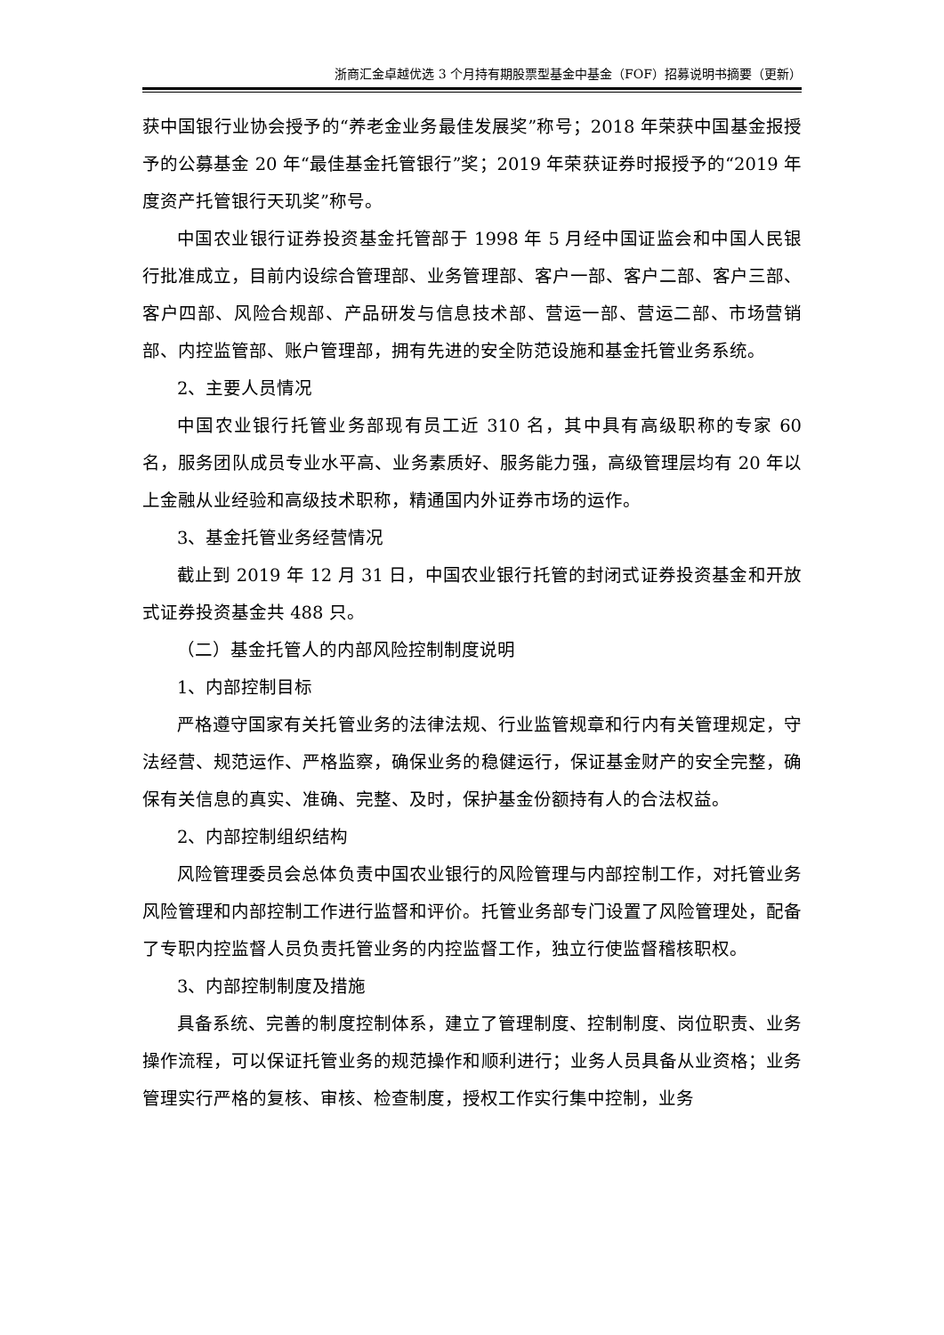浙商汇金卓越优选 3 个月持有期股票型基金中基金（FOF）招募说明书摘要（更新）
获中国银行业协会授予的“养老金业务最佳发展奖”称号；2018 年荣获中国基金报授予的公募基金 20 年“最佳基金托管银行”奖；2019 年荣获证券时报授予的“2019 年度资产托管银行天玑奖”称号。
中国农业银行证券投资基金托管部于 1998 年 5 月经中国证监会和中国人民银行批准成立，目前内设综合管理部、业务管理部、客户一部、客户二部、客户三部、客户四部、风险合规部、产品研发与信息技术部、营运一部、营运二部、市场营销部、内控监管部、账户管理部，拥有先进的安全防范设施和基金托管业务系统。
2、主要人员情况
中国农业银行托管业务部现有员工近 310 名，其中具有高级职称的专家 60 名，服务团队成员专业水平高、业务素质好、服务能力强，高级管理层均有 20 年以上金融从业经验和高级技术职称，精通国内外证券市场的运作。
3、基金托管业务经营情况
截止到 2019 年 12 月 31 日，中国农业银行托管的封闭式证券投资基金和开放式证券投资基金共 488 只。
（二）基金托管人的内部风险控制制度说明
1、内部控制目标
严格遵守国家有关托管业务的法律法规、行业监管规章和行内有关管理规定，守法经营、规范运作、严格监察，确保业务的稳健运行，保证基金财产的安全完整，确保有关信息的真实、准确、完整、及时，保护基金份额持有人的合法权益。
2、内部控制组织结构
风险管理委员会总体负责中国农业银行的风险管理与内部控制工作，对托管业务风险管理和内部控制工作进行监督和评价。托管业务部专门设置了风险管理处，配备了专职内控监督人员负责托管业务的内控监督工作，独立行使监督稽核职权。
3、内部控制制度及措施
具备系统、完善的制度控制体系，建立了管理制度、控制制度、岗位职责、业务操作流程，可以保证托管业务的规范操作和顺利进行；业务人员具备从业资格；业务管理实行严格的复核、审核、检查制度，授权工作实行集中控制，业务